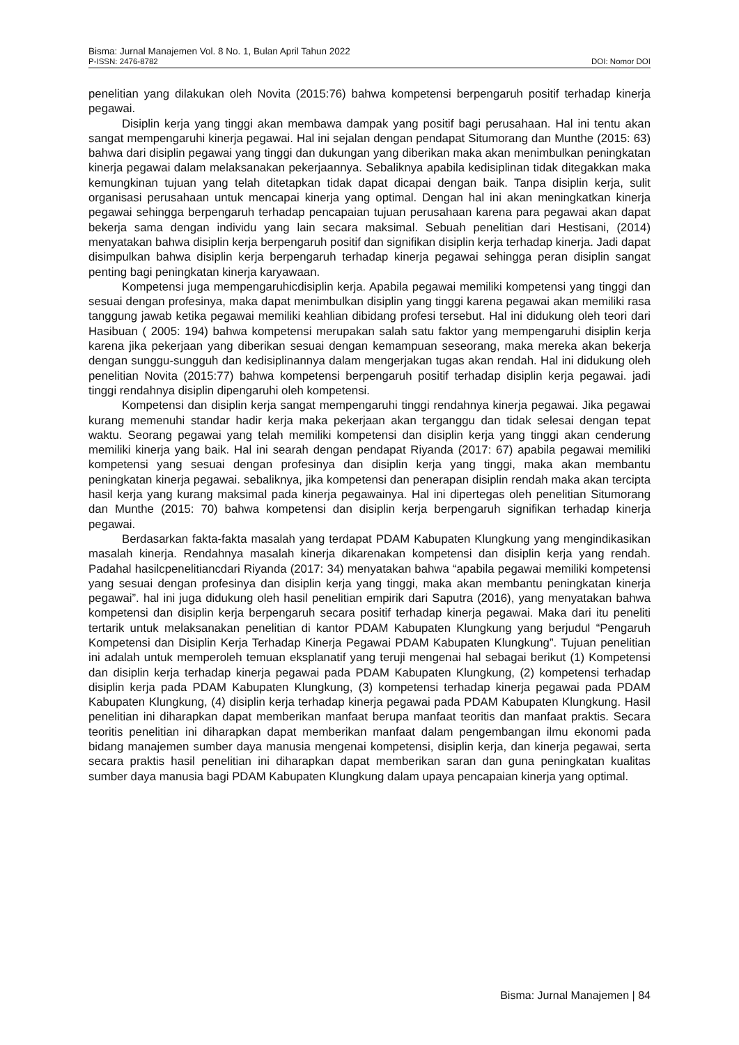Bisma: Jurnal Manajemen Vol. 8 No. 1, Bulan April Tahun 2022
P-ISSN: 2476-8782 DOI: Nomor DOI
penelitian yang dilakukan oleh Novita (2015:76) bahwa kompetensi berpengaruh positif terhadap kinerja pegawai.
Disiplin kerja yang tinggi akan membawa dampak yang positif bagi perusahaan. Hal ini tentu akan sangat mempengaruhi kinerja pegawai. Hal ini sejalan dengan pendapat Situmorang dan Munthe (2015: 63) bahwa dari disiplin pegawai yang tinggi dan dukungan yang diberikan maka akan menimbulkan peningkatan kinerja pegawai dalam melaksanakan pekerjaannya. Sebaliknya apabila kedisiplinan tidak ditegakkan maka kemungkinan tujuan yang telah ditetapkan tidak dapat dicapai dengan baik. Tanpa disiplin kerja, sulit organisasi perusahaan untuk mencapai kinerja yang optimal. Dengan hal ini akan meningkatkan kinerja pegawai sehingga berpengaruh terhadap pencapaian tujuan perusahaan karena para pegawai akan dapat bekerja sama dengan individu yang lain secara maksimal. Sebuah penelitian dari Hestisani, (2014) menyatakan bahwa disiplin kerja berpengaruh positif dan signifikan disiplin kerja terhadap kinerja. Jadi dapat disimpulkan bahwa disiplin kerja berpengaruh terhadap kinerja pegawai sehingga peran disiplin sangat penting bagi peningkatan kinerja karyawaan.
Kompetensi juga mempengaruhicdisiplin kerja. Apabila pegawai memiliki kompetensi yang tinggi dan sesuai dengan profesinya, maka dapat menimbulkan disiplin yang tinggi karena pegawai akan memiliki rasa tanggung jawab ketika pegawai memiliki keahlian dibidang profesi tersebut. Hal ini didukung oleh teori dari Hasibuan ( 2005: 194) bahwa kompetensi merupakan salah satu faktor yang mempengaruhi disiplin kerja karena jika pekerjaan yang diberikan sesuai dengan kemampuan seseorang, maka mereka akan bekerja dengan sunggu-sungguh dan kedisiplinannya dalam mengerjakan tugas akan rendah. Hal ini didukung oleh penelitian Novita (2015:77) bahwa kompetensi berpengaruh positif terhadap disiplin kerja pegawai. jadi tinggi rendahnya disiplin dipengaruhi oleh kompetensi.
Kompetensi dan disiplin kerja sangat mempengaruhi tinggi rendahnya kinerja pegawai. Jika pegawai kurang memenuhi standar hadir kerja maka pekerjaan akan terganggu dan tidak selesai dengan tepat waktu. Seorang pegawai yang telah memiliki kompetensi dan disiplin kerja yang tinggi akan cenderung memiliki kinerja yang baik. Hal ini searah dengan pendapat Riyanda (2017: 67) apabila pegawai memiliki kompetensi yang sesuai dengan profesinya dan disiplin kerja yang tinggi, maka akan membantu peningkatan kinerja pegawai. sebaliknya, jika kompetensi dan penerapan disiplin rendah maka akan tercipta hasil kerja yang kurang maksimal pada kinerja pegawainya. Hal ini dipertegas oleh penelitian Situmorang dan Munthe (2015: 70) bahwa kompetensi dan disiplin kerja berpengaruh signifikan terhadap kinerja pegawai.
Berdasarkan fakta-fakta masalah yang terdapat PDAM Kabupaten Klungkung yang mengindikasikan masalah kinerja. Rendahnya masalah kinerja dikarenakan kompetensi dan disiplin kerja yang rendah. Padahal hasilcpenelitiancdari Riyanda (2017: 34) menyatakan bahwa “apabila pegawai memiliki kompetensi yang sesuai dengan profesinya dan disiplin kerja yang tinggi, maka akan membantu peningkatan kinerja pegawai”. hal ini juga didukung oleh hasil penelitian empirik dari Saputra (2016), yang menyatakan bahwa kompetensi dan disiplin kerja berpengaruh secara positif terhadap kinerja pegawai. Maka dari itu peneliti tertarik untuk melaksanakan penelitian di kantor PDAM Kabupaten Klungkung yang berjudul “Pengaruh Kompetensi dan Disiplin Kerja Terhadap Kinerja Pegawai PDAM Kabupaten Klungkung”. Tujuan penelitian ini adalah untuk memperoleh temuan eksplanatif yang teruji mengenai hal sebagai berikut (1) Kompetensi dan disiplin kerja terhadap kinerja pegawai pada PDAM Kabupaten Klungkung, (2) kompetensi terhadap disiplin kerja pada PDAM Kabupaten Klungkung, (3) kompetensi terhadap kinerja pegawai pada PDAM Kabupaten Klungkung, (4) disiplin kerja terhadap kinerja pegawai pada PDAM Kabupaten Klungkung. Hasil penelitian ini diharapkan dapat memberikan manfaat berupa manfaat teoritis dan manfaat praktis. Secara teoritis penelitian ini diharapkan dapat memberikan manfaat dalam pengembangan ilmu ekonomi pada bidang manajemen sumber daya manusia mengenai kompetensi, disiplin kerja, dan kinerja pegawai, serta secara praktis hasil penelitian ini diharapkan dapat memberikan saran dan guna peningkatan kualitas sumber daya manusia bagi PDAM Kabupaten Klungkung dalam upaya pencapaian kinerja yang optimal.
Bisma: Jurnal Manajemen | 84